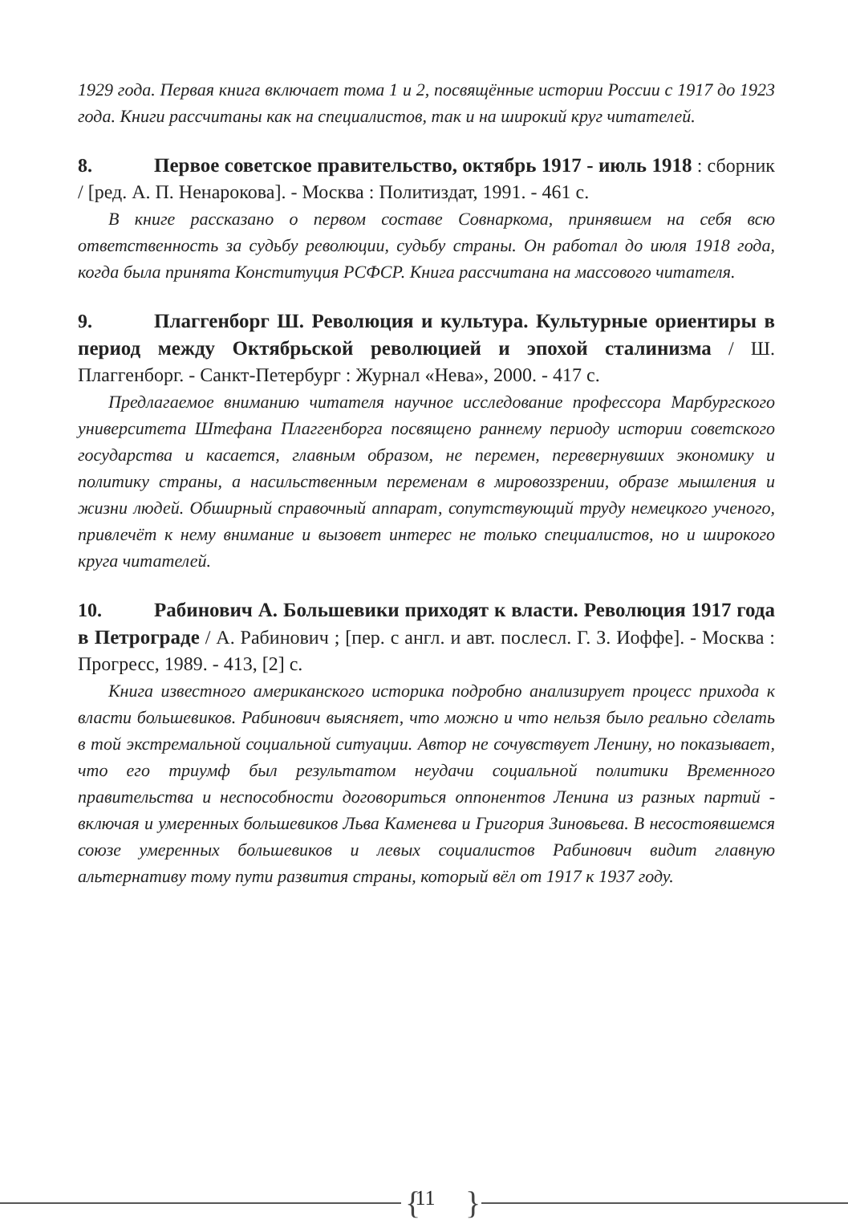1929 года. Первая книга включает тома 1 и 2, посвящённые истории России с 1917 до 1923 года. Книги рассчитаны как на специалистов, так и на широкий круг читателей.
8. Первое советское правительство, октябрь 1917 - июль 1918 : сборник / [ред. А. П. Ненарокова]. - Москва : Политиздат, 1991. - 461 с.
В книге рассказано о первом составе Совнаркома, принявшем на себя всю ответственность за судьбу революции, судьбу страны. Он работал до июля 1918 года, когда была принята Конституция РСФСР. Книга рассчитана на массового читателя.
9. Плаггенборг Ш. Революция и культура. Культурные ориентиры в период между Октябрьской революцией и эпохой сталинизма / Ш. Плаггенборг. - Санкт-Петербург : Журнал «Нева», 2000. - 417 с.
Предлагаемое вниманию читателя научное исследование профессора Марбургского университета Штефана Плаггенборга посвящено раннему периоду истории советского государства и касается, главным образом, не перемен, перевернувших экономику и политику страны, а насильственным переменам в мировоззрении, образе мышления и жизни людей. Обширный справочный аппарат, сопутствующий труду немецкого ученого, привлечёт к нему внимание и вызовет интерес не только специалистов, но и широкого круга читателей.
10. Рабинович А. Большевики приходят к власти. Революция 1917 года в Петрограде / А. Рабинович ; [пер. с англ. и авт. послесл. Г. З. Иоффе]. - Москва : Прогресс, 1989. - 413, [2] с.
Книга известного американского историка подробно анализирует процесс прихода к власти большевиков. Рабинович выясняет, что можно и что нельзя было реально сделать в той экстремальной социальной ситуации. Автор не сочувствует Ленину, но показывает, что его триумф был результатом неудачи социальной политики Временного правительства и неспособности договориться оппонентов Ленина из разных партий - включая и умеренных большевиков Льва Каменева и Григория Зиновьева. В несостоявшемся союзе умеренных большевиков и левых социалистов Рабинович видит главную альтернативу тому пути развития страны, который вёл от 1917 к 1937 году.
{
11 }